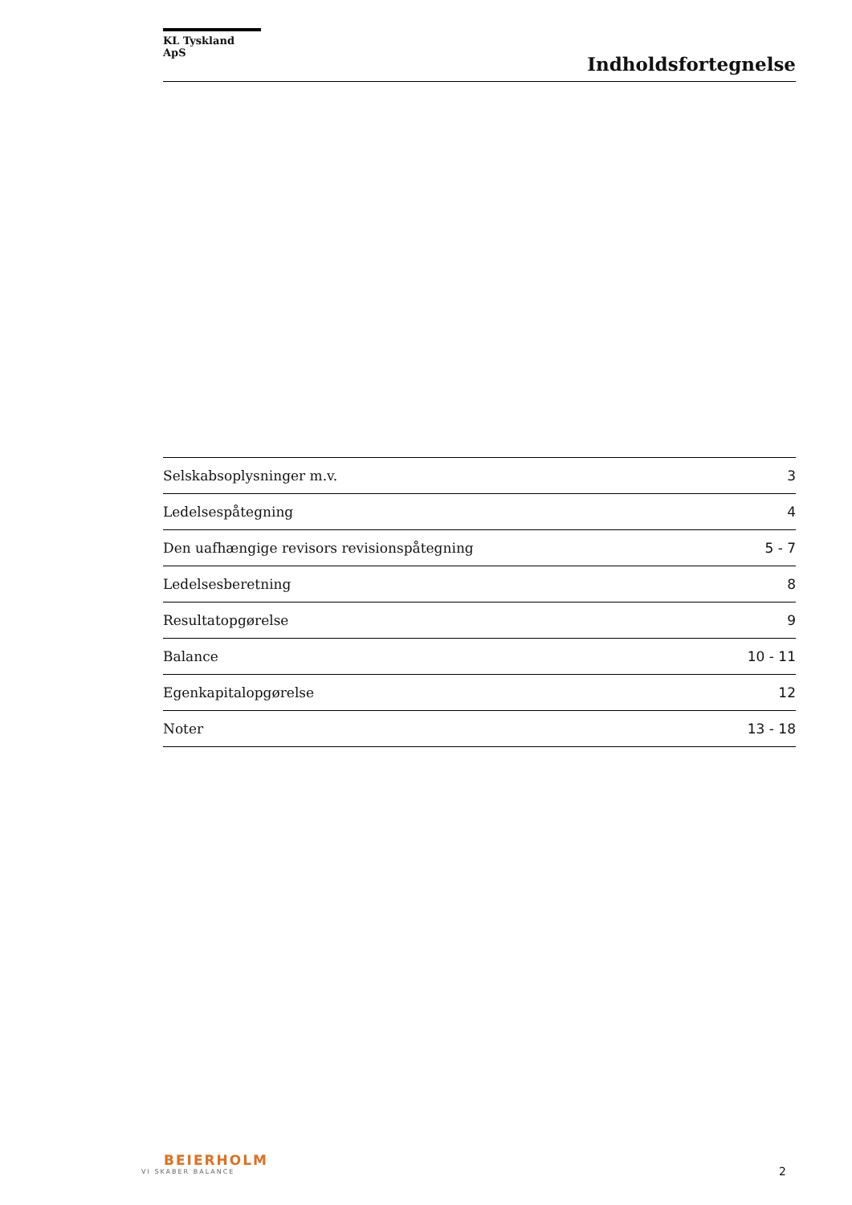KL Tyskland ApS
Indholdsfortegnelse
| Selskabsoplysninger m.v. | 3 |
| Ledelsespåtegning | 4 |
| Den uafhængige revisors revisionspåtegning | 5 - 7 |
| Ledelsesberetning | 8 |
| Resultatopgørelse | 9 |
| Balance | 10 - 11 |
| Egenkapitalopgørelse | 12 |
| Noter | 13 - 18 |
BEIERHOLM
VI SKABER BALANCE
2